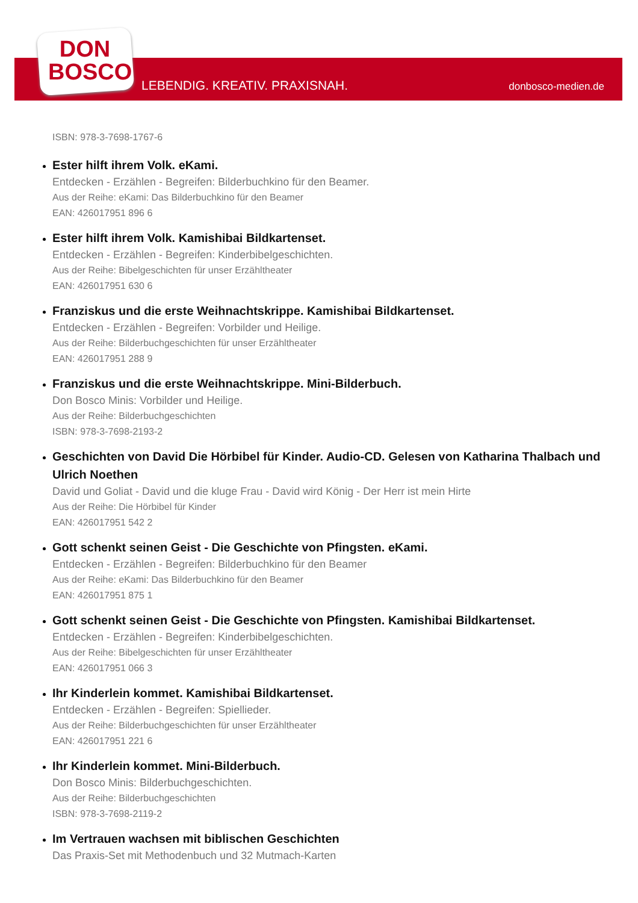DON
BOSCO
LEBENDIG. KREATIV. PRAXISNAH. donbosco-medien.de
ISBN: 978-3-7698-1767-6
Ester hilft ihrem Volk. eKami.
Entdecken - Erzählen - Begreifen: Bilderbuchkino für den Beamer.
Aus der Reihe: eKami: Das Bilderbuchkino für den Beamer
EAN: 426017951 896 6
Ester hilft ihrem Volk. Kamishibai Bildkartenset.
Entdecken - Erzählen - Begreifen: Kinderbibelgeschichten.
Aus der Reihe: Bibelgeschichten für unser Erzähltheater
EAN: 426017951 630 6
Franziskus und die erste Weihnachtskrippe. Kamishibai Bildkartenset.
Entdecken - Erzählen - Begreifen: Vorbilder und Heilige.
Aus der Reihe: Bilderbuchgeschichten für unser Erzähltheater
EAN: 426017951 288 9
Franziskus und die erste Weihnachtskrippe. Mini-Bilderbuch.
Don Bosco Minis: Vorbilder und Heilige.
Aus der Reihe: Bilderbuchgeschichten
ISBN: 978-3-7698-2193-2
Geschichten von David Die Hörbibel für Kinder. Audio-CD. Gelesen von Katharina Thalbach und Ulrich Noethen
David und Goliat - David und die kluge Frau - David wird König - Der Herr ist mein Hirte
Aus der Reihe: Die Hörbibel für Kinder
EAN: 426017951 542 2
Gott schenkt seinen Geist - Die Geschichte von Pfingsten. eKami.
Entdecken - Erzählen - Begreifen: Bilderbuchkino für den Beamer
Aus der Reihe: eKami: Das Bilderbuchkino für den Beamer
EAN: 426017951 875 1
Gott schenkt seinen Geist - Die Geschichte von Pfingsten. Kamishibai Bildkartenset.
Entdecken - Erzählen - Begreifen: Kinderbibelgeschichten.
Aus der Reihe: Bibelgeschichten für unser Erzähltheater
EAN: 426017951 066 3
Ihr Kinderlein kommet. Kamishibai Bildkartenset.
Entdecken - Erzählen - Begreifen: Spiellieder.
Aus der Reihe: Bilderbuchgeschichten für unser Erzähltheater
EAN: 426017951 221 6
Ihr Kinderlein kommet. Mini-Bilderbuch.
Don Bosco Minis: Bilderbuchgeschichten.
Aus der Reihe: Bilderbuchgeschichten
ISBN: 978-3-7698-2119-2
Im Vertrauen wachsen mit biblischen Geschichten
Das Praxis-Set mit Methodenbuch und 32 Mutmach-Karten